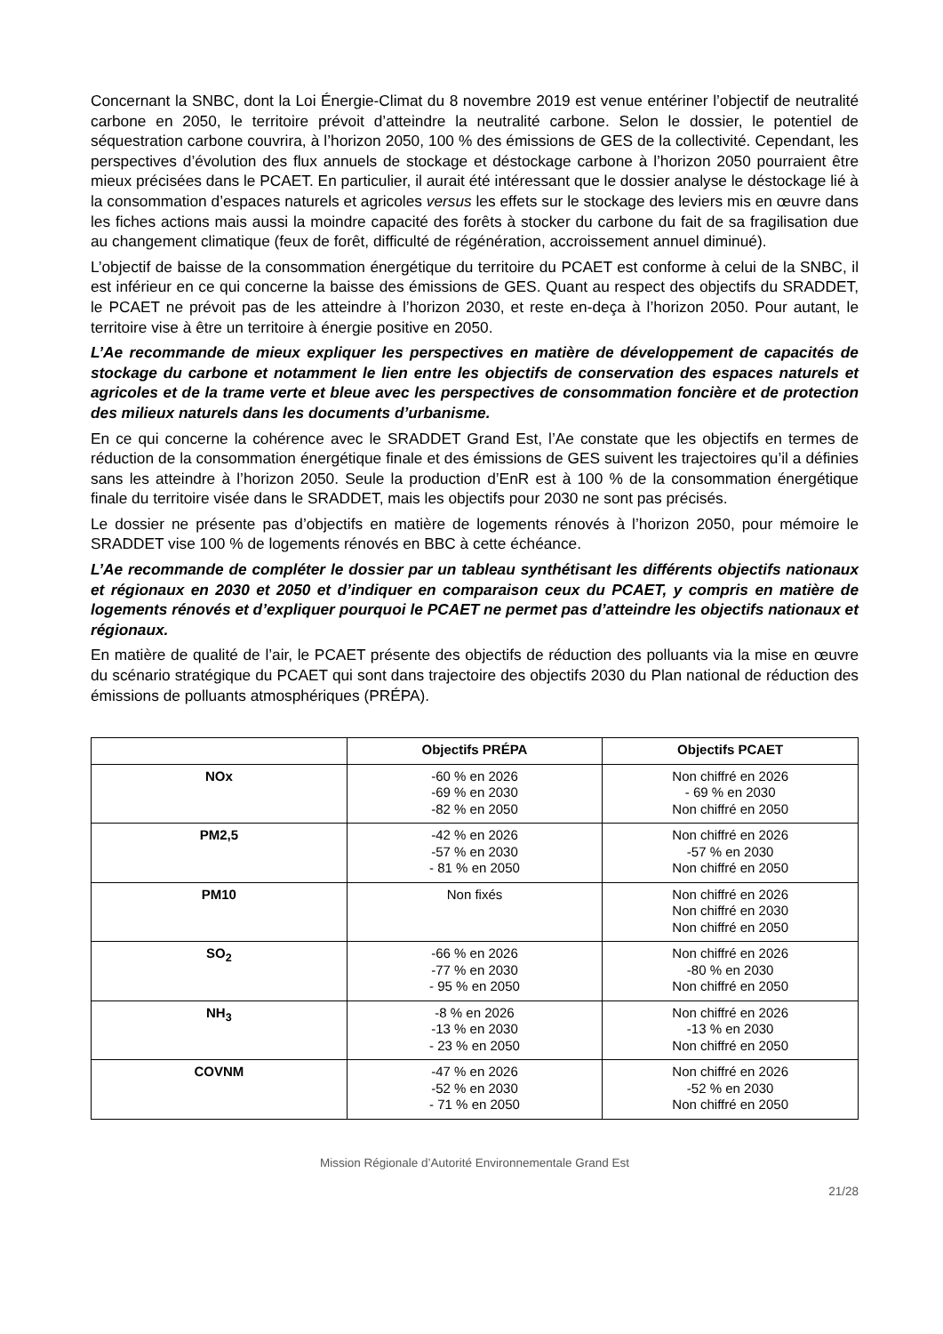Concernant la SNBC, dont la Loi Énergie-Climat du 8 novembre 2019 est venue entériner l’objectif de neutralité carbone en 2050, le territoire prévoit d’atteindre la neutralité carbone. Selon le dossier, le potentiel de séquestration carbone couvrira, à l’horizon 2050, 100 % des émissions de GES de la collectivité. Cependant, les perspectives d’évolution des flux annuels de stockage et déstockage carbone à l’horizon 2050 pourraient être mieux précisées dans le PCAET. En particulier, il aurait été intéressant que le dossier analyse le déstockage lié à la consommation d’espaces naturels et agricoles versus les effets sur le stockage des leviers mis en œuvre dans les fiches actions mais aussi la moindre capacité des forêts à stocker du carbone du fait de sa fragilisation due au changement climatique (feux de forêt, difficulté de régénération, accroissement annuel diminué).
L’objectif de baisse de la consommation énergétique du territoire du PCAET est conforme à celui de la SNBC, il est inférieur en ce qui concerne la baisse des émissions de GES. Quant au respect des objectifs du SRADDET, le PCAET ne prévoit pas de les atteindre à l’horizon 2030, et reste en-deça à l’horizon 2050. Pour autant, le territoire vise à être un territoire à énergie positive en 2050.
L’Ae recommande de mieux expliquer les perspectives en matière de développement de capacités de stockage du carbone et notamment le lien entre les objectifs de conservation des espaces naturels et agricoles et de la trame verte et bleue avec les perspectives de consommation foncière et de protection des milieux naturels dans les documents d’urbanisme.
En ce qui concerne la cohérence avec le SRADDET Grand Est, l’Ae constate que les objectifs en termes de réduction de la consommation énergétique finale et des émissions de GES suivent les trajectoires qu’il a définies sans les atteindre à l’horizon 2050. Seule la production d’EnR est à 100 % de la consommation énergétique finale du territoire visée dans le SRADDET, mais les objectifs pour 2030 ne sont pas précisés.
Le dossier ne présente pas d’objectifs en matière de logements rénovés à l’horizon 2050, pour mémoire le SRADDET vise 100 % de logements rénovés en BBC à cette échéance.
L’Ae recommande de compléter le dossier par un tableau synthétisant les différents objectifs nationaux et régionaux en 2030 et 2050 et d’indiquer en comparaison ceux du PCAET, y compris en matière de logements rénovés et d’expliquer pourquoi le PCAET ne permet pas d’atteindre les objectifs nationaux et régionaux.
En matière de qualité de l’air, le PCAET présente des objectifs de réduction des polluants via la mise en œuvre du scénario stratégique du PCAET qui sont dans trajectoire des objectifs 2030 du Plan national de réduction des émissions de polluants atmosphériques (PRÉPA).
| | Objectifs PRÉPA | Objectifs PCAET |
| --- | --- | --- |
| NOx | -60 % en 2026 -69 % en 2030 -82 % en 2050 | Non chiffré en 2026 - 69 % en 2030 Non chiffré en 2050 |
| PM2,5 | -42 % en 2026 -57 % en 2030 - 81 % en 2050 | Non chiffré en 2026 -57 % en 2030 Non chiffré en 2050 |
| PM10 | Non fixés | Non chiffré en 2026 Non chiffré en 2030 Non chiffré en 2050 |
| SO<sub>2</sub> | -66 % en 2026 -77 % en 2030 - 95 % en 2050 | Non chiffré en 2026 -80 % en 2030 Non chiffré en 2050 |
| NH<sub>3</sub> | -8 % en 2026 -13 % en 2030 - 23 % en 2050 | Non chiffré en 2026 -13 % en 2030 Non chiffré en 2050 |
| COVNM | -47 % en 2026 -52 % en 2030 - 71 % en 2050 | Non chiffré en 2026 -52 % en 2030 Non chiffré en 2050 |
Mission Régionale d’Autorité Environnementale Grand Est
21/28